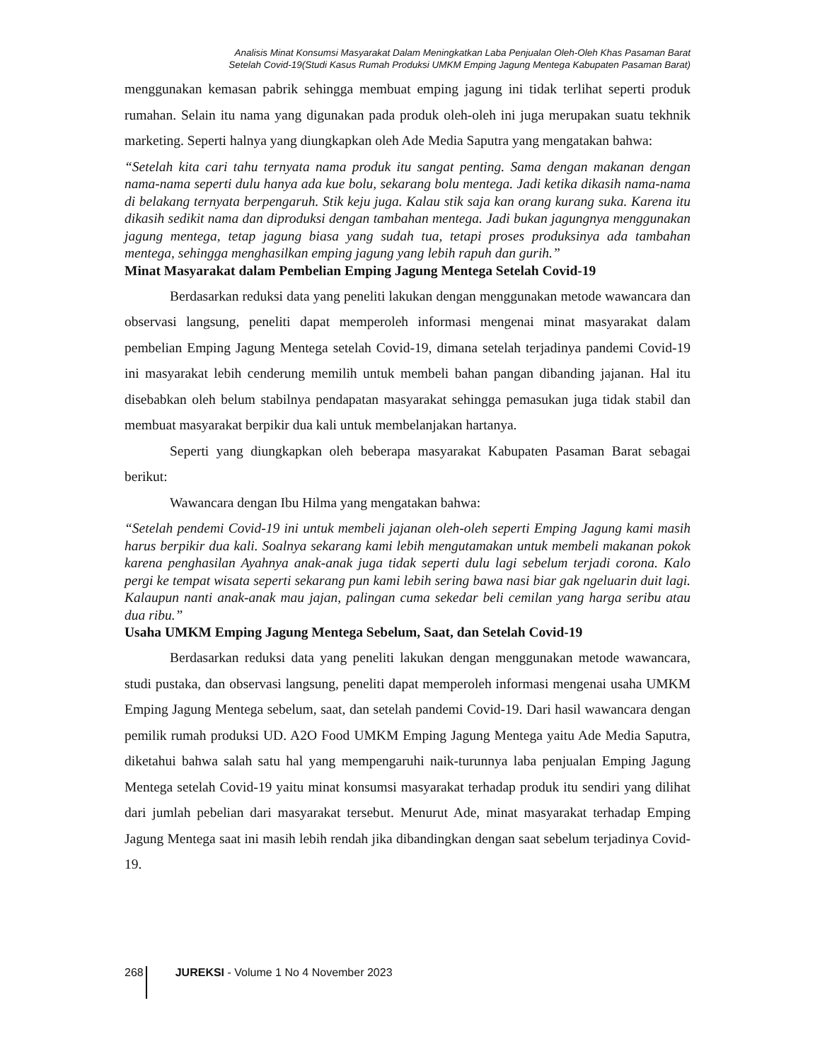Analisis Minat Konsumsi Masyarakat Dalam Meningkatkan Laba Penjualan Oleh-Oleh Khas Pasaman Barat
Setelah Covid-19(Studi Kasus Rumah Produksi UMKM Emping Jagung Mentega Kabupaten Pasaman Barat)
menggunakan kemasan pabrik sehingga membuat emping jagung ini tidak terlihat seperti produk rumahan. Selain itu nama yang digunakan pada produk oleh-oleh ini juga merupakan suatu tekhnik marketing. Seperti halnya yang diungkapkan oleh Ade Media Saputra yang mengatakan bahwa:
“Setelah kita cari tahu ternyata nama produk itu sangat penting. Sama dengan makanan dengan nama-nama seperti dulu hanya ada kue bolu, sekarang bolu mentega. Jadi ketika dikasih nama-nama di belakang ternyata berpengaruh. Stik keju juga. Kalau stik saja kan orang kurang suka. Karena itu dikasih sedikit nama dan diproduksi dengan tambahan mentega. Jadi bukan jagungnya menggunakan jagung mentega, tetap jagung biasa yang sudah tua, tetapi proses produksinya ada tambahan mentega, sehingga menghasilkan emping jagung yang lebih rapuh dan gurih.”
Minat Masyarakat dalam Pembelian Emping Jagung Mentega Setelah Covid-19
Berdasarkan reduksi data yang peneliti lakukan dengan menggunakan metode wawancara dan observasi langsung, peneliti dapat memperoleh informasi mengenai minat masyarakat dalam pembelian Emping Jagung Mentega setelah Covid-19, dimana setelah terjadinya pandemi Covid-19 ini masyarakat lebih cenderung memilih untuk membeli bahan pangan dibanding jajanan. Hal itu disebabkan oleh belum stabilnya pendapatan masyarakat sehingga pemasukan juga tidak stabil dan membuat masyarakat berpikir dua kali untuk membelanjakan hartanya.
Seperti yang diungkapkan oleh beberapa masyarakat Kabupaten Pasaman Barat sebagai berikut:
Wawancara dengan Ibu Hilma yang mengatakan bahwa:
“Setelah pendemi Covid-19 ini untuk membeli jajanan oleh-oleh seperti Emping Jagung kami masih harus berpikir dua kali. Soalnya sekarang kami lebih mengutamakan untuk membeli makanan pokok karena penghasilan Ayahnya anak-anak juga tidak seperti dulu lagi sebelum terjadi corona. Kalo pergi ke tempat wisata seperti sekarang pun kami lebih sering bawa nasi biar gak ngeluarin duit lagi. Kalaupun nanti anak-anak mau jajan, palingan cuma sekedar beli cemilan yang harga seribu atau dua ribu.”
Usaha UMKM Emping Jagung Mentega Sebelum, Saat, dan Setelah Covid-19
Berdasarkan reduksi data yang peneliti lakukan dengan menggunakan metode wawancara, studi pustaka, dan observasi langsung, peneliti dapat memperoleh informasi mengenai usaha UMKM Emping Jagung Mentega sebelum, saat, dan setelah pandemi Covid-19. Dari hasil wawancara dengan pemilik rumah produksi UD. A2O Food UMKM Emping Jagung Mentega yaitu Ade Media Saputra, diketahui bahwa salah satu hal yang mempengaruhi naik-turunnya laba penjualan Emping Jagung Mentega setelah Covid-19 yaitu minat konsumsi masyarakat terhadap produk itu sendiri yang dilihat dari jumlah pebelian dari masyarakat tersebut. Menurut Ade, minat masyarakat terhadap Emping Jagung Mentega saat ini masih lebih rendah jika dibandingkan dengan saat sebelum terjadinya Covid-19.
268 JUREKSI - Volume 1 No 4 November 2023